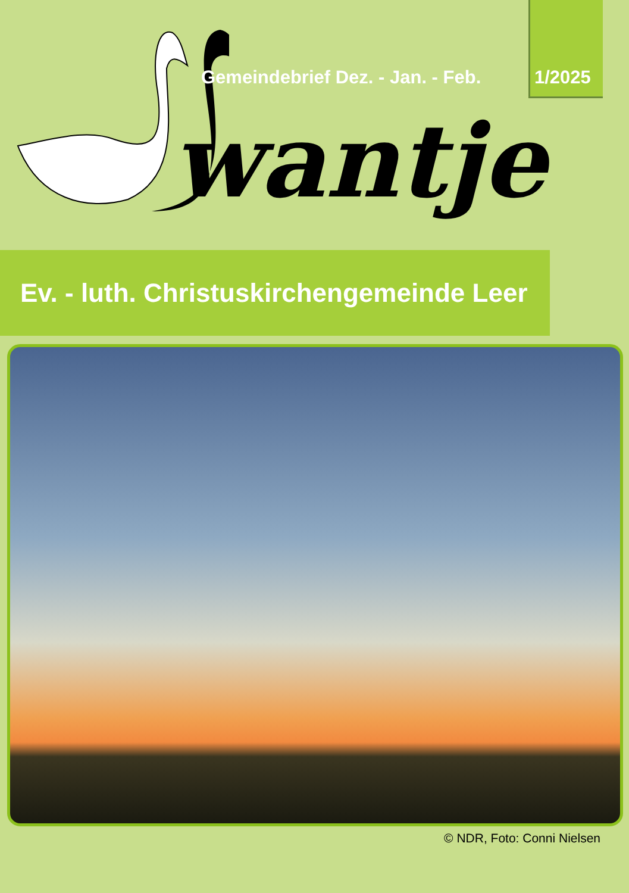Gemeindebrief Dez. - Jan. - Feb.
1/2025
wantje
Ev. - luth. Christuskirchengemeinde Leer
© NDR, Foto: Conni Nielsen